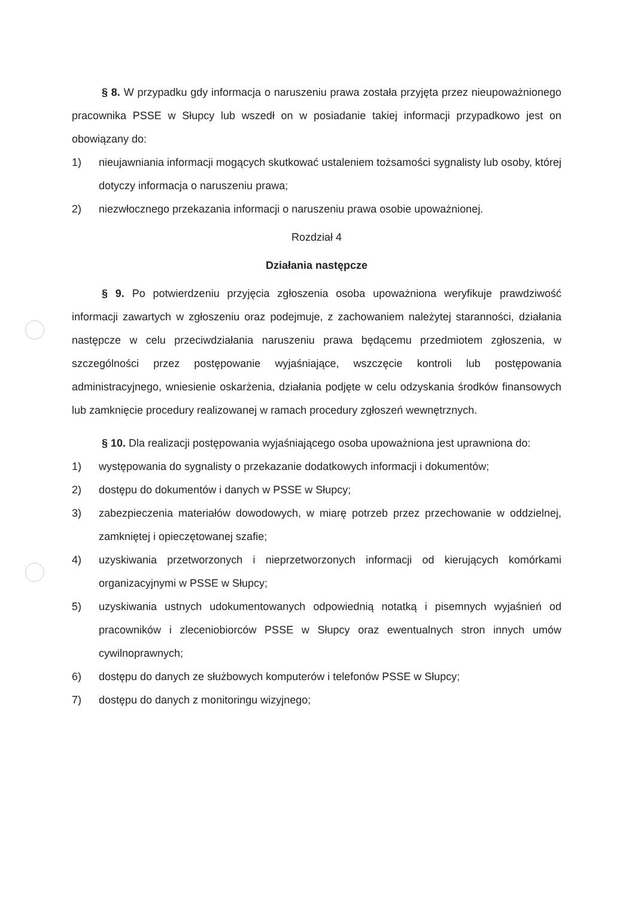§ 8. W przypadku gdy informacja o naruszeniu prawa została przyjęta przez nieupoważnionego pracownika PSSE w Słupcy lub wszedł on w posiadanie takiej informacji przypadkowo jest on obowiązany do:
1) nieujawniania informacji mogących skutkować ustaleniem tożsamości sygnalisty lub osoby, której dotyczy informacja o naruszeniu prawa;
2) niezwłocznego przekazania informacji o naruszeniu prawa osobie upoważnionej.
Rozdział 4
Działania następcze
§ 9. Po potwierdzeniu przyjęcia zgłoszenia osoba upoważniona weryfikuje prawdziwość informacji zawartych w zgłoszeniu oraz podejmuje, z zachowaniem należytej staranności, działania następcze w celu przeciwdziałania naruszeniu prawa będącemu przedmiotem zgłoszenia, w szczególności przez postępowanie wyjaśniające, wszczęcie kontroli lub postępowania administracyjnego, wniesienie oskarżenia, działania podjęte w celu odzyskania środków finansowych lub zamknięcie procedury realizowanej w ramach procedury zgłoszeń wewnętrznych.
§ 10. Dla realizacji postępowania wyjaśniającego osoba upoważniona jest uprawniona do:
1) występowania do sygnalisty o przekazanie dodatkowych informacji i dokumentów;
2) dostępu do dokumentów i danych w PSSE w Słupcy;
3) zabezpieczenia materiałów dowodowych, w miarę potrzeb przez przechowanie w oddzielnej, zamkniętej i opieczętowanej szafie;
4) uzyskiwania przetworzonych i nieprzetworzonych informacji od kierujących komórkami organizacyjnymi w PSSE w Słupcy;
5) uzyskiwania ustnych udokumentowanych odpowiednią notatką i pisemnych wyjaśnień od pracowników i zleceniobiorców PSSE w Słupcy oraz ewentualnych stron innych umów cywilnoprawnych;
6) dostępu do danych ze służbowych komputerów i telefonów PSSE w Słupcy;
7) dostępu do danych z monitoringu wizyjnego;